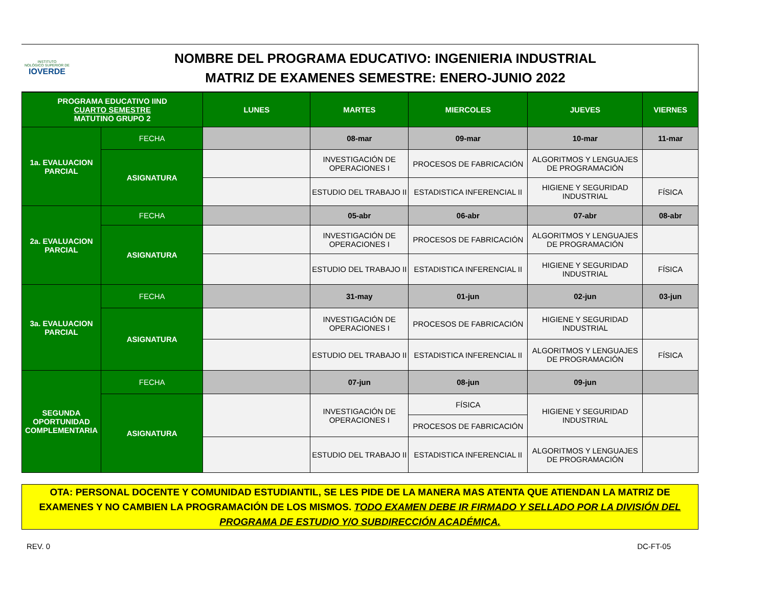INSTITUTO
NOLÓGICO SUPERIOR DE
IOVERDE
NOMBRE DEL PROGRAMA EDUCATIVO: INGENIERIA INDUSTRIAL
MATRIZ DE EXAMENES SEMESTRE: ENERO-JUNIO 2022
| PROGRAMA EDUCATIVO IIND CUARTO SEMESTRE MATUTINO GRUPO 2 | | LUNES | MARTES | MIERCOLES | JUEVES | VIERNES |
| 1a. EVALUACION PARCIAL | FECHA | | 08-mar | 09-mar | 10-mar | 11-mar |
| | ASIGNATURA | | INVESTIGACIÓN DE OPERACIONES I | PROCESOS DE FABRICACIÓN | ALGORITMOS Y LENGUAJES DE PROGRAMACIÓN | |
| | | | ESTUDIO DEL TRABAJO II | ESTADISTICA INFERENCIAL II | HIGIENE Y SEGURIDAD INDUSTRIAL | FÍSICA |
| 2a. EVALUACION PARCIAL | FECHA | | 05-abr | 06-abr | 07-abr | 08-abr |
| | ASIGNATURA | | INVESTIGACIÓN DE OPERACIONES I | PROCESOS DE FABRICACIÓN | ALGORITMOS Y LENGUAJES DE PROGRAMACIÓN | |
| | | | ESTUDIO DEL TRABAJO II | ESTADISTICA INFERENCIAL II | HIGIENE Y SEGURIDAD INDUSTRIAL | FÍSICA |
| 3a. EVALUACION PARCIAL | FECHA | | 31-may | 01-jun | 02-jun | 03-jun |
| | ASIGNATURA | | INVESTIGACIÓN DE OPERACIONES I | PROCESOS DE FABRICACIÓN | HIGIENE Y SEGURIDAD INDUSTRIAL | |
| | | | ESTUDIO DEL TRABAJO II | ESTADISTICA INFERENCIAL II | ALGORITMOS Y LENGUAJES DE PROGRAMACIÓN | FÍSICA |
| SEGUNDA OPORTUNIDAD COMPLEMENTARIA | FECHA | | 07-jun | 08-jun | 09-jun | |
| | ASIGNATURA | | INVESTIGACIÓN DE OPERACIONES I | FÍSICA | HIGIENE Y SEGURIDAD INDUSTRIAL | |
| | | | | PROCESOS DE FABRICACIÓN | | |
| | | | ESTUDIO DEL TRABAJO II | ESTADISTICA INFERENCIAL II | ALGORITMOS Y LENGUAJES DE PROGRAMACIÓN | |
OTA: PERSONAL DOCENTE Y COMUNIDAD ESTUDIANTIL, SE LES PIDE DE LA MANERA MAS ATENTA QUE ATIENDAN LA MATRIZ DE EXAMENES Y NO CAMBIEN LA PROGRAMACIÓN DE LOS MISMOS. TODO EXAMEN DEBE IR FIRMADO Y SELLADO POR LA DIVISIÓN DEL PROGRAMA DE ESTUDIO Y/O SUBDIRECCIÓN ACADÉMICA.
REV. 0 DC-FT-05